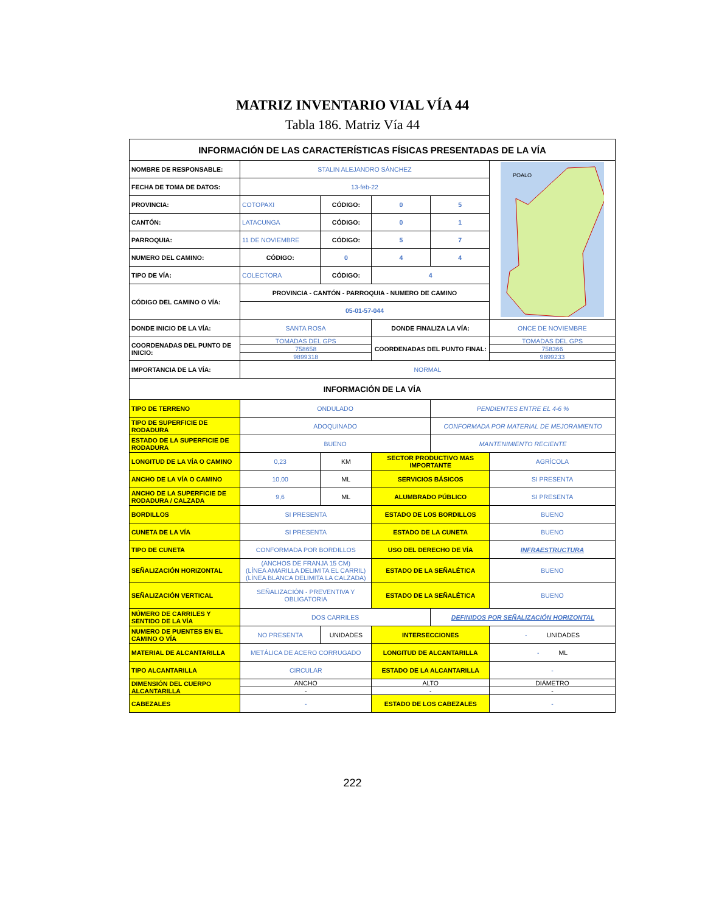MATRIZ INVENTARIO VIAL VÍA 44
Tabla 186. Matriz Vía 44
| INFORMACIÓN DE LAS CARACTERÍSTICAS FÍSICAS PRESENTADAS DE LA VÍA | | | | | |
| NOMBRE DE RESPONSABLE: | STALIN ALEJANDRO SÁNCHEZ | | | | POALO |
| FECHA DE TOMA DE DATOS: | 13-feb-22 | | | | |
| PROVINCIA: | COTOPAXI | CÓDIGO: | 0 | 5 | |
| CANTÓN: | LATACUNGA | CÓDIGO: | 0 | 1 | |
| PARROQUIA: | 11 DE NOVIEMBRE | CÓDIGO: | 5 | 7 | |
| NUMERO DEL CAMINO: | CÓDIGO: | 0 | 4 | 4 | |
| TIPO DE VÍA: | COLECTORA | CÓDIGO: | 4 | | |
| CÓDIGO DEL CAMINO O VÍA: | PROVINCIA - CANTÓN - PARROQUIA - NUMERO DE CAMINO | | | | |
| | 05-01-57-044 | | | | |
| DONDE INICIO DE LA VÍA: | SANTA ROSA | | DONDE FINALIZA LA VÍA: | | ONCE DE NOVIEMBRE |
| COORDENADAS DEL PUNTO DE INICIO: | TOMADAS DEL GPS | | COORDENADAS DEL PUNTO FINAL: | | TOMADAS DEL GPS |
| | 758658 | | | | 758366 |
| | 9899318 | | | | 9899233 |
| IMPORTANCIA DE LA VÍA: | NORMAL | | | | |
| INFORMACIÓN DE LA VÍA | | | | | |
| TIPO DE TERRENO | ONDULADO | | | PENDIENTES ENTRE EL 4-6 % | |
| TIPO DE SUPERFICIE DE RODADURA | ADOQUINADO | | | CONFORMADA POR MATERIAL DE MEJORAMIENTO | |
| ESTADO DE LA SUPERFICIE DE RODADURA | BUENO | | | MANTENIMIENTO RECIENTE | |
| LONGITUD DE LA VÍA O CAMINO | 0,23 | KM | SECTOR PRODUCTIVO MAS IMPORTANTE | | AGRÍCOLA |
| ANCHO DE LA VÍA O CAMINO | 10,00 | ML | SERVICIOS BÁSICOS | | SI PRESENTA |
| ANCHO DE LA SUPERFICIE DE RODADURA / CALZADA | 9,6 | ML | ALUMBRADO PÚBLICO | | SI PRESENTA |
| BORDILLOS | SI PRESENTA | | ESTADO DE LOS BORDILLOS | | BUENO |
| CUNETA DE LA VÍA | SI PRESENTA | | ESTADO DE LA CUNETA | | BUENO |
| TIPO DE CUNETA | CONFORMADA POR BORDILLOS | | USO DEL DERECHO DE VÍA | | INFRAESTRUCTURA |
| SEÑALIZACIÓN HORIZONTAL | (ANCHOS DE FRANJA 15 CM) (LÍNEA AMARILLA DELIMITA EL CARRIL) (LÍNEA BLANCA DELIMITA LA CALZADA) | | ESTADO DE LA SEÑALÉTICA | | BUENO |
| SEÑALIZACIÓN VERTICAL | SEÑALIZACIÓN - PREVENTIVA Y OBLIGATORIA | | ESTADO DE LA SEÑALÉTICA | | BUENO |
| NÚMERO DE CARRILES Y SENTIDO DE LA VÍA | DOS CARRILES | | | DEFINIDOS POR SEÑALIZACIÓN HORIZONTAL | |
| NUMERO DE PUENTES EN EL CAMINO O VÍA | NO PRESENTA | UNIDADES | INTERSECCIONES | | - UNIDADES |
| MATERIAL DE ALCANTARILLA | METÁLICA DE ACERO CORRUGADO | | LONGITUD DE ALCANTARILLA | | - ML |
| TIPO ALCANTARILLA | CIRCULAR | | ESTADO DE LA ALCANTARILLA | | - |
| DIMENSIÓN DEL CUERPO ALCANTARILLA | ANCHO | | ALTO | | DIÁMETRO |
| | - | | - | | - |
| CABEZALES | - | | ESTADO DE LOS CABEZALES | | - |
222